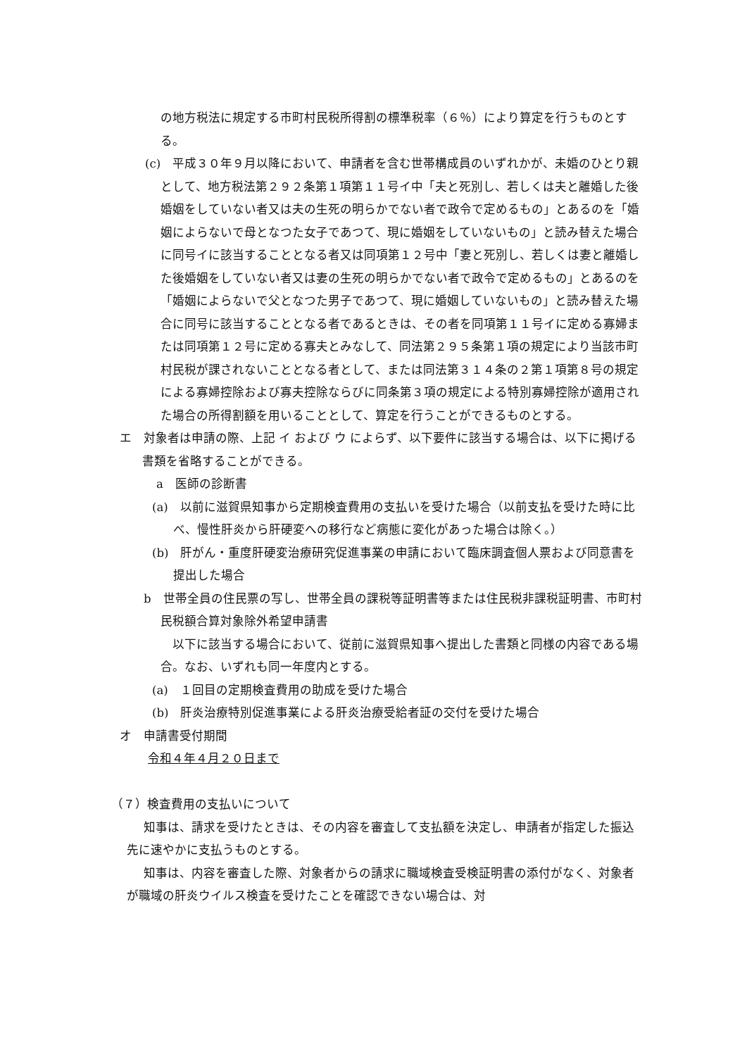の地方税法に規定する市町村民税所得割の標準税率（６％）により算定を行うものとする。
(c)　平成３０年９月以降において、申請者を含む世帯構成員のいずれかが、未婚のひとり親として、地方税法第２９２条第１項第１１号イ中「夫と死別し、若しくは夫と離婚した後婚姻をしていない者又は夫の生死の明らかでない者で政令で定めるもの」とあるのを「婚姻によらないで母となつた女子であつて、現に婚姻をしていないもの」と読み替えた場合に同号イに該当することとなる者又は同項第１２号中「妻と死別し、若しくは妻と離婚した後婚姻をしていない者又は妻の生死の明らかでない者で政令で定めるもの」とあるのを「婚姻によらないで父となつた男子であつて、現に婚姻していないもの」と読み替えた場合に同号に該当することとなる者であるときは、その者を同項第１１号イに定める寡婦または同項第１２号に定める寡夫とみなして、同法第２９５条第１項の規定により当該市町村民税が課されないこととなる者として、または同法第３１４条の２第１項第８号の規定による寡婦控除および寡夫控除ならびに同条第３項の規定による特別寡婦控除が適用された場合の所得割額を用いることとして、算定を行うことができるものとする。
エ　対象者は申請の際、上記 イ および ウ によらず、以下要件に該当する場合は、以下に掲げる書類を省略することができる。
a　医師の診断書
(a)　以前に滋賀県知事から定期検査費用の支払いを受けた場合（以前支払を受けた時に比べ、慢性肝炎から肝硬変への移行など病態に変化があった場合は除く。）
(b)　肝がん・重度肝硬変治療研究促進事業の申請において臨床調査個人票および同意書を提出した場合
b　世帯全員の住民票の写し、世帯全員の課税等証明書等または住民税非課税証明書、市町村民税額合算対象除外希望申請書
　以下に該当する場合において、従前に滋賀県知事へ提出した書類と同様の内容である場合。なお、いずれも同一年度内とする。
(a)　１回目の定期検査費用の助成を受けた場合
(b)　肝炎治療特別促進事業による肝炎治療受給者証の交付を受けた場合
オ　申請書受付期間
令和４年４月２０日まで
（７）検査費用の支払いについて
知事は、請求を受けたときは、その内容を審査して支払額を決定し、申請者が指定した振込先に速やかに支払うものとする。
知事は、内容を審査した際、対象者からの請求に職域検査受検証明書の添付がなく、対象者が職域の肝炎ウイルス検査を受けたことを確認できない場合は、対